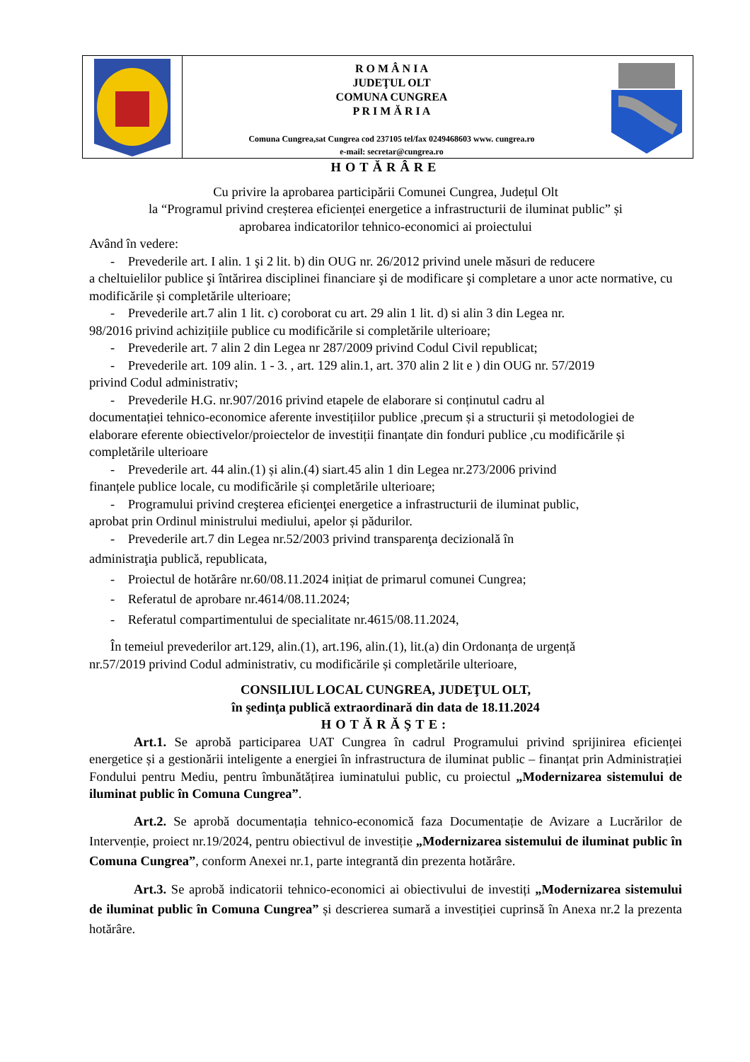R O M Â N I A
JUDEŢUL OLT
COMUNA CUNGREA
P R I M Ă R I A
Comuna Cungrea,sat Cungrea cod 237105 tel/fax 0249468603 www. cungrea.ro
e-mail: secretar@cungrea.ro
HOTĂRÂRE
Cu privire la aprobarea participării Comunei Cungrea, Județul Olt
la “Programul privind creșterea eficienței energetice a infrastructurii de iluminat public” și
aprobarea indicatorilor tehnico-economici ai proiectului
Având în vedere:
- Prevederile art. I alin. 1 şi 2 lit. b) din OUG nr. 26/2012 privind unele măsuri de reducere
a cheltuielilor publice şi întărirea disciplinei financiare şi de modificare şi completare a unor acte normative, cu modificările și completările ulterioare;
- Prevederile art.7 alin 1 lit. c) coroborat cu art. 29 alin 1 lit. d) si alin 3 din Legea nr.
98/2016 privind achizițiile publice cu modificările si completările ulterioare;
- Prevederile art. 7 alin 2 din Legea nr 287/2009 privind Codul Civil republicat;
- Prevederile art. 109 alin. 1 - 3. , art. 129 alin.1, art. 370 alin 2 lit e ) din OUG nr. 57/2019
privind Codul administrativ;
- Prevederile H.G. nr.907/2016 privind etapele de elaborare si conținutul cadru al
documentației tehnico-economice aferente investițiilor publice ,precum și a structurii și metodologiei de elaborare eferente obiectivelor/proiectelor de investiții finanțate din fonduri publice ,cu modificările și completările ulterioare
- Prevederile art. 44 alin.(1) și alin.(4) siart.45 alin 1 din Legea nr.273/2006 privind
finanțele publice locale, cu modificările și completările ulterioare;
- Programului privind creşterea eficienţei energetice a infrastructurii de iluminat public,
aprobat prin Ordinul ministrului mediului, apelor și pădurilor.
- Prevederile art.7 din Legea nr.52/2003 privind transparenţa decizională în
administraţia publică, republicata,
- Proiectul de hotărâre nr.60/08.11.2024 inițiat de primarul comunei Cungrea;
- Referatul de aprobare nr.4614/08.11.2024;
- Referatul compartimentului de specialitate nr.4615/08.11.2024,
În temeiul prevederilor art.129, alin.(1), art.196, alin.(1), lit.(a) din Ordonanța de urgență
nr.57/2019 privind Codul administrativ, cu modificările și completările ulterioare,
CONSILIUL LOCAL CUNGREA, JUDEŢUL OLT,
în şedinţa publică extraordinară din data de 18.11.2024
HOTĂRĂŞTE:
Art.1. Se aprobă participarea UAT Cungrea în cadrul Programului privind sprijinirea eficienței energetice și a gestionării inteligente a energiei în infrastructura de iluminat public – finanțat prin Administrației Fondului pentru Mediu, pentru îmbunătățirea iuminatului public, cu proiectul „Modernizarea sistemului de iluminat public în Comuna Cungrea”.
Art.2. Se aprobă documentația tehnico-economică faza Documentație de Avizare a Lucrărilor de Intervenție, proiect nr.19/2024, pentru obiectivul de investiție „Modernizarea sistemului de iluminat public în Comuna Cungrea”, conform Anexei nr.1, parte integrantă din prezenta hotărâre.
Art.3. Se aprobă indicatorii tehnico-economici ai obiectivului de investiți „Modernizarea sistemului de iluminat public în Comuna Cungrea” și descrierea sumară a investiției cuprinsă în Anexa nr.2 la prezenta hotărâre.